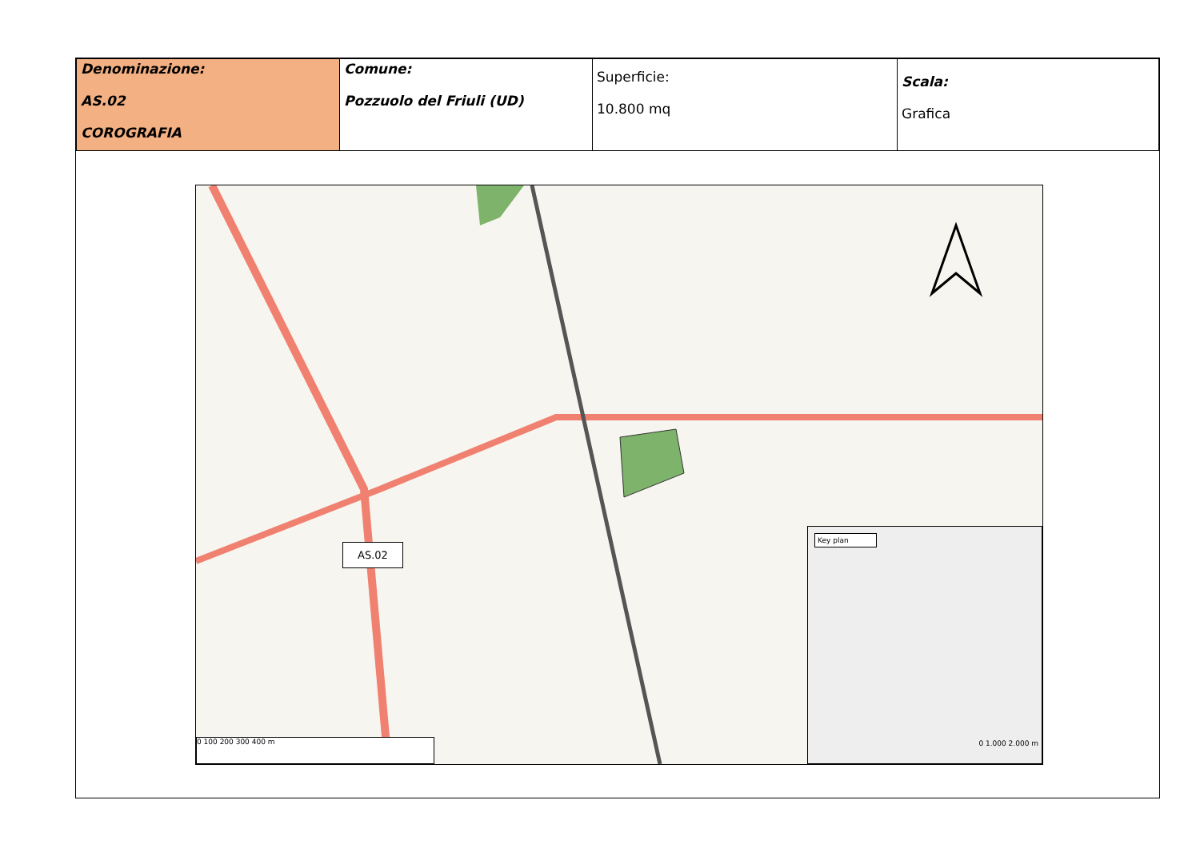| Denominazione: AS.02 COROGRAFIA | Comune: Pozzuolo del Friuli (UD) | Superficie: 10.800 mq | Scala: Grafica |
AS.02
0 100 200 300 400 m
Key plan
0 1.000 2.000 m